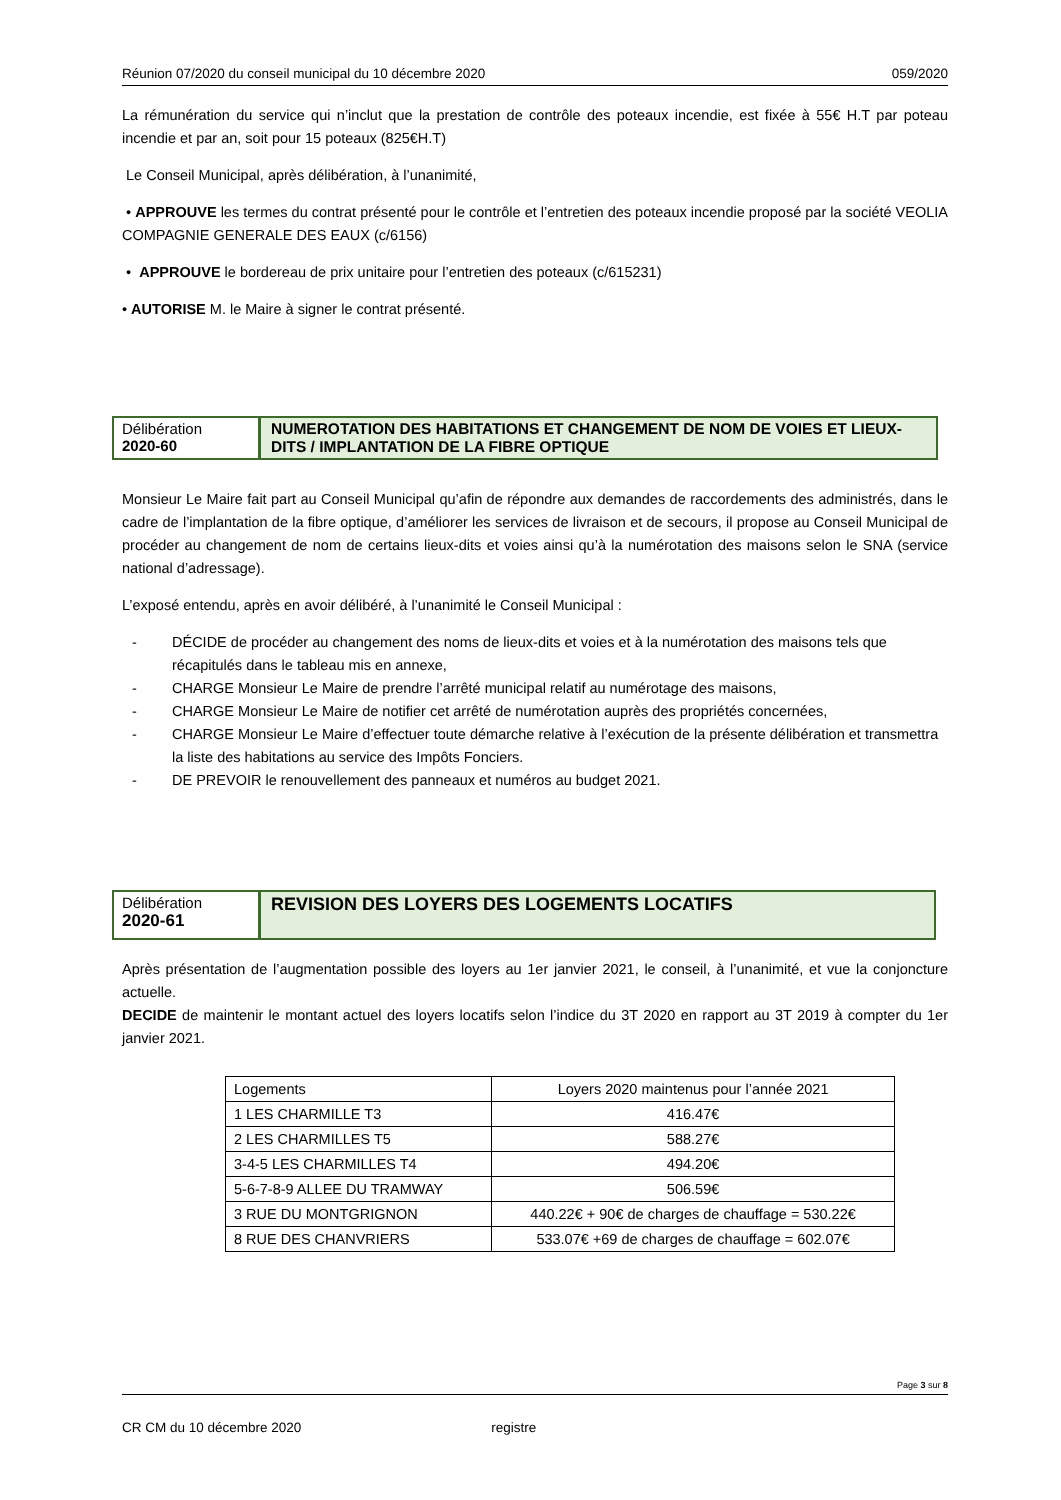Réunion 07/2020 du conseil municipal du 10 décembre 2020 059/2020
La rémunération du service qui n’inclut que la prestation de contrôle des poteaux incendie, est fixée à 55€ H.T par poteau incendie et par an, soit pour 15 poteaux (825€H.T)
Le Conseil Municipal, après délibération, à l’unanimité,
• APPROUVE les termes du contrat présenté pour le contrôle et l’entretien des poteaux incendie proposé par la société VEOLIA COMPAGNIE GENERALE DES EAUX (c/6156)
• APPROUVE le bordereau de prix unitaire pour l’entretien des poteaux (c/615231)
• AUTORISE M. le Maire à signer le contrat présenté.
Délibération
2020-60
NUMEROTATION DES HABITATIONS ET CHANGEMENT DE NOM DE VOIES ET LIEUX-DITS / IMPLANTATION DE LA FIBRE OPTIQUE
Monsieur Le Maire fait part au Conseil Municipal qu’afin de répondre aux demandes de raccordements des administrés, dans le cadre de l’implantation de la fibre optique, d’améliorer les services de livraison et de secours, il propose au Conseil Municipal de procéder au changement de nom de certains lieux-dits et voies ainsi qu’à la numérotation des maisons selon le SNA (service national d’adressage).
L’exposé entendu, après en avoir délibéré, à l’unanimité le Conseil Municipal :
- DÉCIDE de procéder au changement des noms de lieux-dits et voies et à la numérotation des maisons tels que récapitulés dans le tableau mis en annexe,
- CHARGE Monsieur Le Maire de prendre l’arrêté municipal relatif au numérotage des maisons,
- CHARGE Monsieur Le Maire de notifier cet arrêté de numérotation auprès des propriétés concernées,
- CHARGE Monsieur Le Maire d’effectuer toute démarche relative à l’exécution de la présente délibération et transmettra la liste des habitations au service des Impôts Fonciers.
- DE PREVOIR le renouvellement des panneaux et numéros au budget 2021.
Délibération
2020-61
REVISION DES LOYERS DES LOGEMENTS LOCATIFS
Après présentation de l’augmentation possible des loyers au 1er janvier 2021, le conseil, à l’unanimité, et vue la conjoncture actuelle.
DECIDE de maintenir le montant actuel des loyers locatifs selon l’indice du 3T 2020 en rapport au 3T 2019 à compter du 1er janvier 2021.
| Logements | Loyers 2020 maintenus pour l’année 2021 |
| 1 LES CHARMILLE T3 | 416.47€ |
| 2 LES CHARMILLES T5 | 588.27€ |
| 3-4-5 LES CHARMILLES T4 | 494.20€ |
| 5-6-7-8-9 ALLEE DU TRAMWAY | 506.59€ |
| 3 RUE DU MONTGRIGNON | 440.22€ + 90€ de charges de chauffage = 530.22€ |
| 8 RUE DES CHANVRIERS | 533.07€ +69 de charges de chauffage = 602.07€ |
Page 3 sur 8
CR CM du 10 décembre 2020 registre